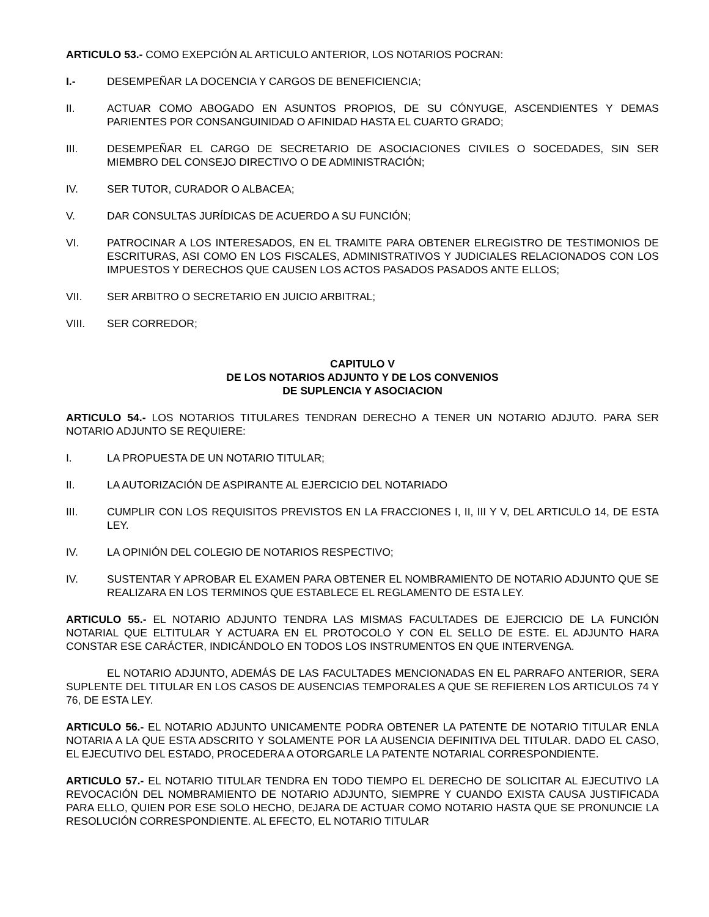ARTICULO 53.- COMO EXEPCIÓN AL ARTICULO ANTERIOR, LOS NOTARIOS POCRAN:
I.- DESEMPEÑAR LA DOCENCIA Y CARGOS DE BENEFICIENCIA;
II. ACTUAR COMO ABOGADO EN ASUNTOS PROPIOS, DE SU CÓNYUGE, ASCENDIENTES Y DEMAS PARIENTES POR CONSANGUINIDAD O AFINIDAD HASTA EL CUARTO GRADO;
III. DESEMPEÑAR EL CARGO DE SECRETARIO DE ASOCIACIONES CIVILES O SOCEDADES, SIN SER MIEMBRO DEL CONSEJO DIRECTIVO O DE ADMINISTRACIÓN;
IV. SER TUTOR, CURADOR O ALBACEA;
V. DAR CONSULTAS JURÍDICAS DE ACUERDO A SU FUNCIÓN;
VI. PATROCINAR A LOS INTERESADOS, EN EL TRAMITE PARA OBTENER ELREGISTRO DE TESTIMONIOS DE ESCRITURAS, ASI COMO EN LOS FISCALES, ADMINISTRATIVOS Y JUDICIALES RELACIONADOS CON LOS IMPUESTOS Y DERECHOS QUE CAUSEN LOS ACTOS PASADOS PASADOS ANTE ELLOS;
VII. SER ARBITRO O SECRETARIO EN JUICIO ARBITRAL;
VIII. SER CORREDOR;
CAPITULO V
DE LOS NOTARIOS ADJUNTO Y DE LOS CONVENIOS
DE SUPLENCIA Y ASOCIACION
ARTICULO 54.- LOS NOTARIOS TITULARES TENDRAN DERECHO A TENER UN NOTARIO ADJUTO. PARA SER NOTARIO ADJUNTO SE REQUIERE:
I. LA PROPUESTA DE UN NOTARIO TITULAR;
II. LA AUTORIZACIÓN DE ASPIRANTE AL EJERCICIO DEL NOTARIADO
III. CUMPLIR CON LOS REQUISITOS PREVISTOS EN LA FRACCIONES I, II, III Y V, DEL ARTICULO 14, DE ESTA LEY.
IV. LA OPINIÓN DEL COLEGIO DE NOTARIOS RESPECTIVO;
IV. SUSTENTAR Y APROBAR EL EXAMEN PARA OBTENER EL NOMBRAMIENTO DE NOTARIO ADJUNTO QUE SE REALIZARA EN LOS TERMINOS QUE ESTABLECE EL REGLAMENTO DE ESTA LEY.
ARTICULO 55.- EL NOTARIO ADJUNTO TENDRA LAS MISMAS FACULTADES DE EJERCICIO DE LA FUNCIÓN NOTARIAL QUE ELTITULAR Y ACTUARA EN EL PROTOCOLO Y CON EL SELLO DE ESTE. EL ADJUNTO HARA CONSTAR ESE CARÁCTER, INDICÁNDOLO EN TODOS LOS INSTRUMENTOS EN QUE INTERVENGA.
EL NOTARIO ADJUNTO, ADEMÁS DE LAS FACULTADES MENCIONADAS EN EL PARRAFO ANTERIOR, SERA SUPLENTE DEL TITULAR EN LOS CASOS DE AUSENCIAS TEMPORALES A QUE SE REFIEREN LOS ARTICULOS 74 Y 76, DE ESTA LEY.
ARTICULO 56.- EL NOTARIO ADJUNTO UNICAMENTE PODRA OBTENER LA PATENTE DE NOTARIO TITULAR ENLA NOTARIA A LA QUE ESTA ADSCRITO Y SOLAMENTE POR LA AUSENCIA DEFINITIVA DEL TITULAR. DADO EL CASO, EL EJECUTIVO DEL ESTADO, PROCEDERA A OTORGARLE LA PATENTE NOTARIAL CORRESPONDIENTE.
ARTICULO 57.- EL NOTARIO TITULAR TENDRA EN TODO TIEMPO EL DERECHO DE SOLICITAR AL EJECUTIVO LA REVOCACIÓN DEL NOMBRAMIENTO DE NOTARIO ADJUNTO, SIEMPRE Y CUANDO EXISTA CAUSA JUSTIFICADA PARA ELLO, QUIEN POR ESE SOLO HECHO, DEJARA DE ACTUAR COMO NOTARIO HASTA QUE SE PRONUNCIE LA RESOLUCIÓN CORRESPONDIENTE. AL EFECTO, EL NOTARIO TITULAR